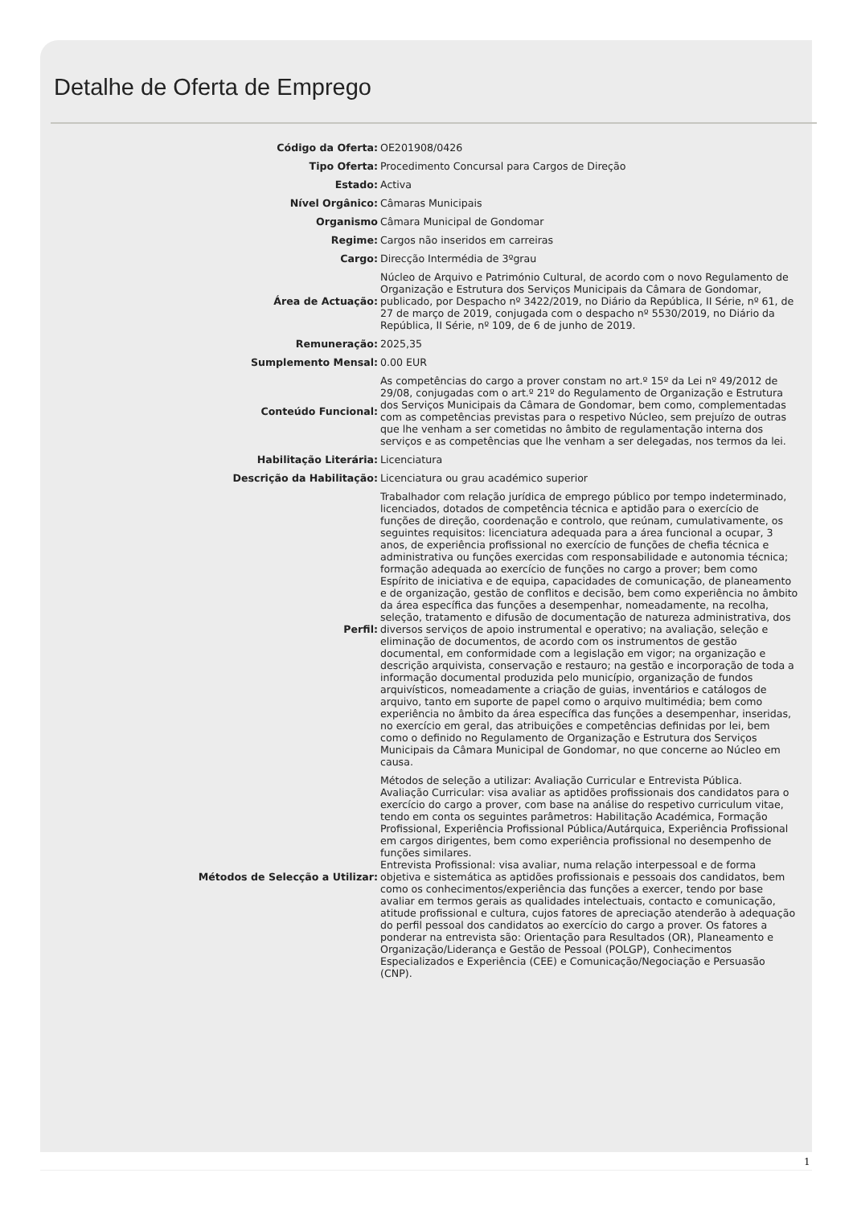Detalhe de Oferta de Emprego
| Código da Oferta: | OE201908/0426 |
| Tipo Oferta: | Procedimento Concursal para Cargos de Direção |
| Estado: | Activa |
| Nível Orgânico: | Câmaras Municipais |
| Organismo | Câmara Municipal de Gondomar |
| Regime: | Cargos não inseridos em carreiras |
| Cargo: | Direcção Intermédia de 3ºgrau |
| Área de Actuação: | Núcleo de Arquivo e Património Cultural, de acordo com o novo Regulamento de Organização e Estrutura dos Serviços Municipais da Câmara de Gondomar, publicado, por Despacho nº 3422/2019, no Diário da República, II Série, nº 61, de 27 de março de 2019, conjugada com o despacho nº 5530/2019, no Diário da República, II Série, nº 109, de 6 de junho de 2019. |
| Remuneração: | 2025,35 |
| Sumplemento Mensal: | 0.00 EUR |
| Conteúdo Funcional: | As competências do cargo a prover constam no art.º 15º da Lei nº 49/2012 de 29/08, conjugadas com o art.º 21º do Regulamento de Organização e Estrutura dos Serviços Municipais da Câmara de Gondomar, bem como, complementadas com as competências previstas para o respetivo Núcleo, sem prejuízo de outras que lhe venham a ser cometidas no âmbito de regulamentação interna dos serviços e as competências que lhe venham a ser delegadas, nos termos da lei. |
| Habilitação Literária: | Licenciatura |
| Descrição da Habilitação: | Licenciatura ou grau académico superior |
| Perfil: | Trabalhador com relação jurídica de emprego público por tempo indeterminado, licenciados, dotados de competência técnica e aptidão para o exercício de funções de direção, coordenação e controlo, que reúnam, cumulativamente, os seguintes requisitos: licenciatura adequada para a área funcional a ocupar, 3 anos, de experiência profissional no exercício de funções de chefia técnica e administrativa ou funções exercidas com responsabilidade e autonomia técnica; formação adequada ao exercício de funções no cargo a prover; bem como Espírito de iniciativa e de equipa, capacidades de comunicação, de planeamento e de organização, gestão de conflitos e decisão, bem como experiência no âmbito da área específica das funções a desempenhar, nomeadamente, na recolha, seleção, tratamento e difusão de documentação de natureza administrativa, dos diversos serviços de apoio instrumental e operativo; na avaliação, seleção e eliminação de documentos, de acordo com os instrumentos de gestão documental, em conformidade com a legislação em vigor; na organização e descrição arquivista, conservação e restauro; na gestão e incorporação de toda a informação documental produzida pelo município, organização de fundos arquivísticos, nomeadamente a criação de guias, inventários e catálogos de arquivo, tanto em suporte de papel como o arquivo multimédia; bem como experiência no âmbito da área específica das funções a desempenhar, inseridas, no exercício em geral, das atribuições e competências definidas por lei, bem como o definido no Regulamento de Organização e Estrutura dos Serviços Municipais da Câmara Municipal de Gondomar, no que concerne ao Núcleo em causa. |
| Métodos de Selecção a Utilizar: | Métodos de seleção a utilizar: Avaliação Curricular e Entrevista Pública. Avaliação Curricular: visa avaliar as aptidões profissionais dos candidatos para o exercício do cargo a prover, com base na análise do respetivo curriculum vitae, tendo em conta os seguintes parâmetros: Habilitação Académica, Formação Profissional, Experiência Profissional Pública/Autárquica, Experiência Profissional em cargos dirigentes, bem como experiência profissional no desempenho de funções similares. Entrevista Profissional: visa avaliar, numa relação interpessoal e de forma objetiva e sistemática as aptidões profissionais e pessoais dos candidatos, bem como os conhecimentos/experiência das funções a exercer, tendo por base avaliar em termos gerais as qualidades intelectuais, contacto e comunicação, atitude profissional e cultura, cujos fatores de apreciação atenderão à adequação do perfil pessoal dos candidatos ao exercício do cargo a prover. Os fatores a ponderar na entrevista são: Orientação para Resultados (OR), Planeamento e Organização/Liderança e Gestão de Pessoal (POLGP), Conhecimentos Especializados e Experiência (CEE) e Comunicação/Negociação e Persuasão (CNP). |
1